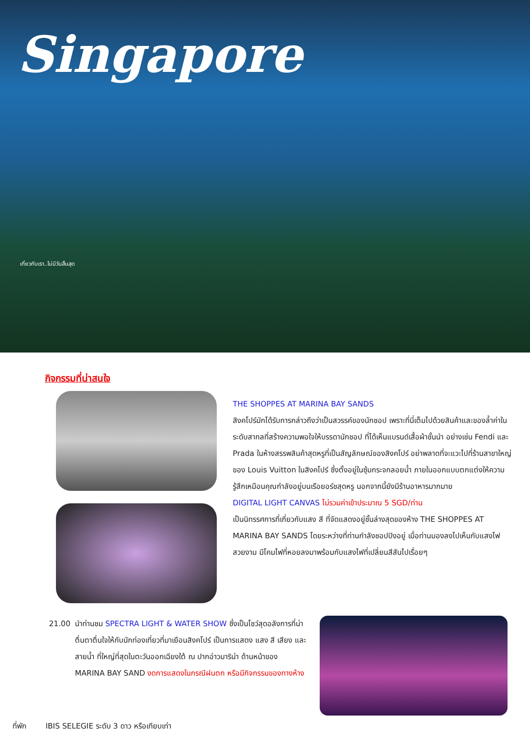Singapore
เที่ยวกับเรา..ไม่มีวันสิ้นสุด
กิจกรรมที่น่าสนใจ
THE SHOPPES AT MARINA BAY SANDS
สิงคโปร์มักได้รับการกล่าวถึงว่าเป็นสวรรค์ของนักชอป เพราะที่นี่เต็มไปด้วยสินค้าและของล้ำค่าในระดับสากลที่สร้างความพอใจให้บรรดานักชอป ที่ได้เห็นแบรนด์เสื้อผ้าชั้นนำ อย่างเช่น Fendi และ Prada ในห้างสรรพสินค้าสุดหรูที่เป็นสัญลักษณ์ของสิงคโปร์ อย่าพลาดที่จะแวะไปที่ร้านสาขาใหญ่ของ Louis Vuitton ในสิงคโปร์ ซึ่งตั้งอยู่ในซุ้มกระจกลอยน้ำ ภายในออกแบบตกแต่งให้ความรู้สึกเหมือนคุณกำลังอยู่บนเรือยอร์ชสุดหรู นอกจากนี้ยังมีร้านอาหารมากมาย
DIGITAL LIGHT CANVAS ไม่รวมค่าเข้าประมาณ 5 SGD/ท่าน
เป็นนิทรรศการที่เกี่ยวกับแสง สี ที่จัดแสดงอยู่ชั้นล่างสุดของห้าง THE SHOPPES AT MARINA BAY SANDS โดยระหว่างที่ท่านกำลังชอปปิงอยู่ เมื่อท่านมองลงไปเห็นกับแสงไฟสวยงาม มีโคมไฟที่หอยลงมาพร้อมกับแสงไฟที่เปลี่ยนสีสันไปเรื่อยๆ
21.00 นำท่านชม SPECTRA LIGHT & WATER SHOW ซึ่งเป็นโชว์สุดอลังการที่น่าตื่นตาตื่นใจให้กับนักท่องเที่ยวที่มาเยือนสิงคโปร์ เป็นการแสดง แสง สี เสียง และ สายน้ำ ที่ใหญ่ที่สุดในตะวันออกเฉียงใต้ ณ ปากอ่าวมาริน่า ด้านหน้าของ MARINA BAY SAND งดการแสดงในกรณีฝนตก หรือมีกิจกรรมของทางห้าง
ที่พัก IBIS SELEGIE ระดับ 3 ดาว หรือเทียบเท่า